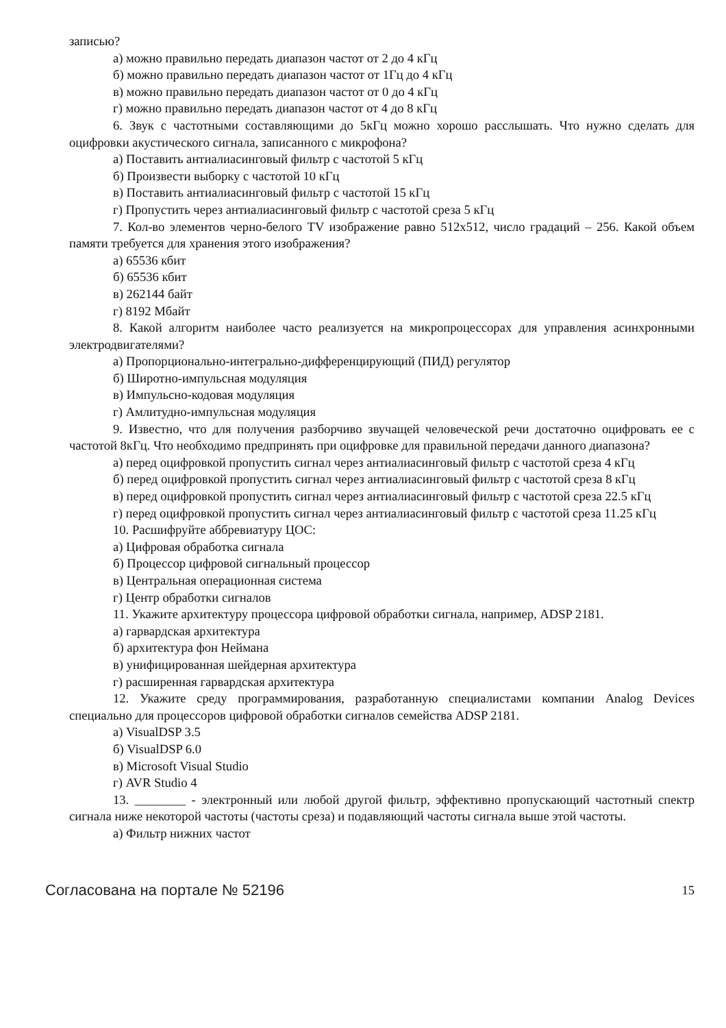записью?
а) можно правильно передать диапазон частот от 2 до 4 кГц
б) можно правильно передать диапазон частот от 1Гц до 4 кГц
в) можно правильно передать диапазон частот от 0 до 4 кГц
г) можно правильно передать диапазон частот от 4 до 8 кГц
6. Звук с частотными составляющими до 5кГц можно хорошо расслышать. Что нужно сделать для оцифровки акустического сигнала, записанного с микрофона?
а) Поставить антиалиасинговый фильтр с частотой 5 кГц
б) Произвести выборку с частотой 10 кГц
в) Поставить антиалиасинговый фильтр с частотой 15 кГц
г) Пропустить через антиалиасинговый фильтр с частотой среза 5 кГц
7. Кол-во элементов черно-белого TV изображение равно 512x512, число градаций – 256. Какой объем памяти требуется для хранения этого изображения?
а) 65536 кбит
б) 65536 кбит
в) 262144 байт
г) 8192 Мбайт
8. Какой алгоритм наиболее часто реализуется на микропроцессорах для управления асинхронными электродвигателями?
а) Пропорционально-интегрально-дифференцирующий (ПИД) регулятор
б) Широтно-импульсная модуляция
в) Импульсно-кодовая модуляция
г) Амлитудно-импульсная модуляция
9. Известно, что для получения разборчиво звучащей человеческой речи достаточно оцифровать ее с частотой 8кГц. Что необходимо предпринять при оцифровке для правильной передачи данного диапазона?
а) перед оцифровкой пропустить сигнал через антиалиасинговый фильтр с частотой среза 4 кГц
б) перед оцифровкой пропустить сигнал через антиалиасинговый фильтр с частотой среза 8 кГц
в) перед оцифровкой пропустить сигнал через антиалиасинговый фильтр с частотой среза 22.5 кГц
г) перед оцифровкой пропустить сигнал через антиалиасинговый фильтр с частотой среза 11.25 кГц
10. Расшифруйте аббревиатуру ЦОС:
а) Цифровая обработка сигнала
б) Процессор цифровой сигнальный процессор
в) Центральная операционная система
г) Центр обработки сигналов
11. Укажите архитектуру процессора цифровой обработки сигнала, например, ADSP 2181.
а) гарвардская архитектура
б) архитектура фон Неймана
в) унифицированная шейдерная архитектура
г) расширенная гарвардская архитектура
12. Укажите среду программирования, разработанную специалистами компании Analog Devices специально для процессоров цифровой обработки сигналов семейства ADSP 2181.
а) VisualDSP 3.5
б) VisualDSP 6.0
в) Microsoft Visual Studio
г) AVR Studio 4
13. ________ - электронный или любой другой фильтр, эффективно пропускающий частотный спектр сигнала ниже некоторой частоты (частоты среза) и подавляющий частоты сигнала выше этой частоты.
а) Фильтр нижних частот
Согласована на портале № 52196 15